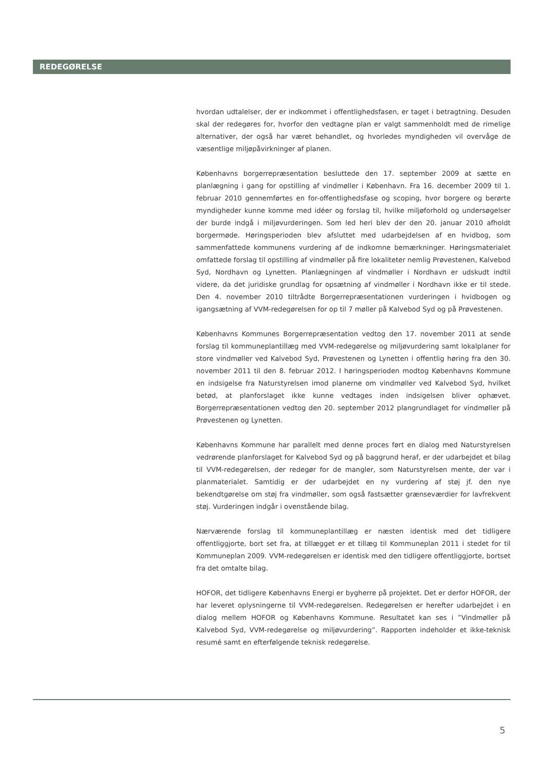REDEGØRELSE
hvordan udtalelser, der er indkommet i offentlighedsfasen, er taget i betragtning. Desuden skal der redegøres for, hvorfor den vedtagne plan er valgt sammenholdt med de rimelige alternativer, der også har været behandlet, og hvorledes myndigheden vil overvåge de væsentlige miljøpåvirkninger af planen.
Københavns borgerrepræsentation besluttede den 17. september 2009 at sætte en planlægning i gang for opstilling af vindmøller i København. Fra 16. december 2009 til 1. februar 2010 gennemførtes en for-offentlighedsfase og scoping, hvor borgere og berørte myndigheder kunne komme med idéer og forslag til, hvilke miljøforhold og undersøgelser der burde indgå i miljøvurderingen. Som led heri blev der den 20. januar 2010 afholdt borgermøde. Høringsperioden blev afsluttet med udarbejdelsen af en hvidbog, som sammenfattede kommunens vurdering af de indkomne bemærkninger. Høringsmaterialet omfattede forslag til opstilling af vindmøller på fire lokaliteter nemlig Prøvestenen, Kalvebod Syd, Nordhavn og Lynetten. Planlægningen af vindmøller i Nordhavn er udskudt indtil videre, da det juridiske grundlag for opsætning af vindmøller i Nordhavn ikke er til stede. Den 4. november 2010 tiltrådte Borgerrepræsentationen vurderingen i hvidbogen og igangsætning af VVM-redegørelsen for op til 7 møller på Kalvebod Syd og på Prøvestenen.
Københavns Kommunes Borgerrepræsentation vedtog den 17. november 2011 at sende forslag til kommuneplantillæg med VVM-redegørelse og miljøvurdering samt lokalplaner for store vindmøller ved Kalvebod Syd, Prøvestenen og Lynetten i offentlig høring fra den 30. november 2011 til den 8. februar 2012. I høringsperioden modtog Københavns Kommune en indsigelse fra Naturstyrelsen imod planerne om vindmøller ved Kalvebod Syd, hvilket betød, at planforslaget ikke kunne vedtages inden indsigelsen bliver ophævet. Borgerrepræsentationen vedtog den 20. september 2012 plangrundlaget for vindmøller på Prøvestenen og Lynetten.
Københavns Kommune har parallelt med denne proces ført en dialog med Naturstyrelsen vedrørende planforslaget for Kalvebod Syd og på baggrund heraf, er der udarbejdet et bilag til VVM-redegørelsen, der redegør for de mangler, som Naturstyrelsen mente, der var i planmaterialet. Samtidig er der udarbejdet en ny vurdering af støj jf. den nye bekendtgørelse om støj fra vindmøller, som også fastsætter grænseværdier for lavfrekvent støj. Vurderingen indgår i ovenstående bilag.
Nærværende forslag til kommuneplantillæg er næsten identisk med det tidligere offentliggjorte, bort set fra, at tillægget er et tillæg til Kommuneplan 2011 i stedet for til Kommuneplan 2009. VVM-redegørelsen er identisk med den tidligere offentliggjorte, bortset fra det omtalte bilag.
HOFOR, det tidligere Københavns Energi er bygherre på projektet. Det er derfor HOFOR, der har leveret oplysningerne til VVM-redegørelsen. Redegørelsen er herefter udarbejdet i en dialog mellem HOFOR og Københavns Kommune. Resultatet kan ses i ”Vindmøller på Kalvebod Syd, VVM-redegørelse og miljøvurdering”. Rapporten indeholder et ikke-teknisk resumé samt en efterfølgende teknisk redegørelse.
5